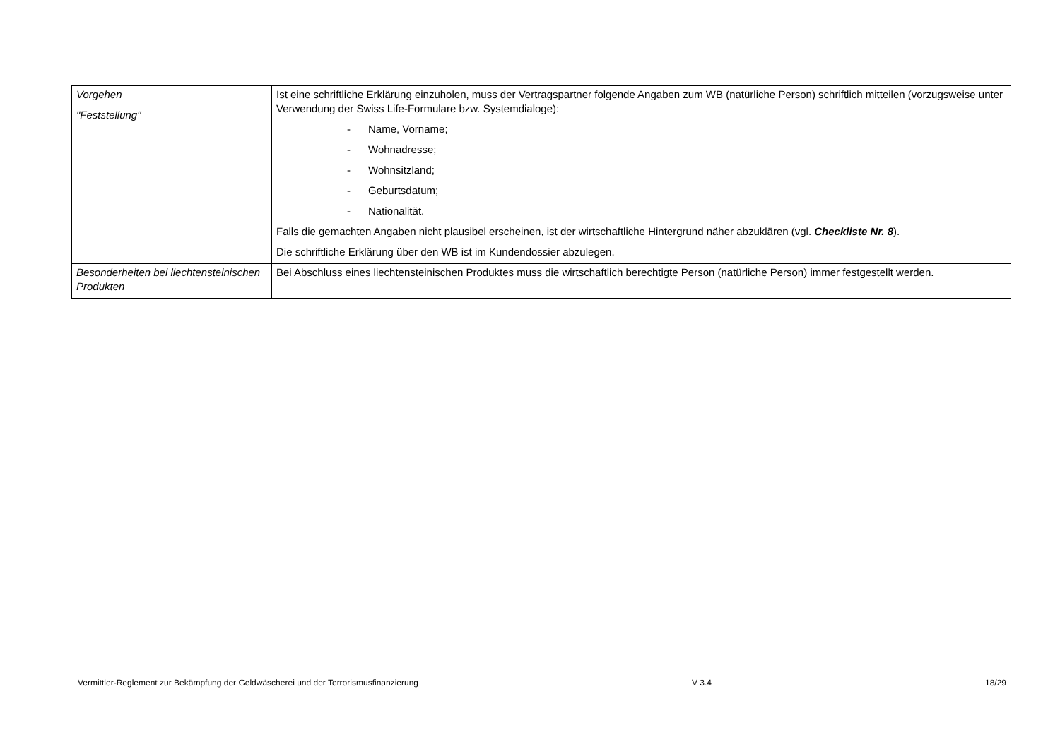| Vorgehen "Feststellung" | Ist eine schriftliche Erklärung einzuholen, muss der Vertragspartner folgende Angaben zum WB (natürliche Person) schriftlich mitteilen (vorzugsweise unter Verwendung der Swiss Life-Formulare bzw. Systemdialoge): - Name, Vorname; - Wohnadresse; - Wohnsitzland; - Geburtsdatum; - Nationalität. Falls die gemachten Angaben nicht plausibel erscheinen, ist der wirtschaftliche Hintergrund näher abzuklären (vgl. Checkliste Nr. 8 ). Die schriftliche Erklärung über den WB ist im Kundendossier abzulegen. |
| Besonderheiten bei liechtensteinischen Produkten | Bei Abschluss eines liechtensteinischen Produktes muss die wirtschaftlich berechtigte Person (natürliche Person) immer festgestellt werden. |
Vermittler-Reglement zur Bekämpfung der Geldwäscherei und der Terrorismusfinanzierung V 3.4 18/29